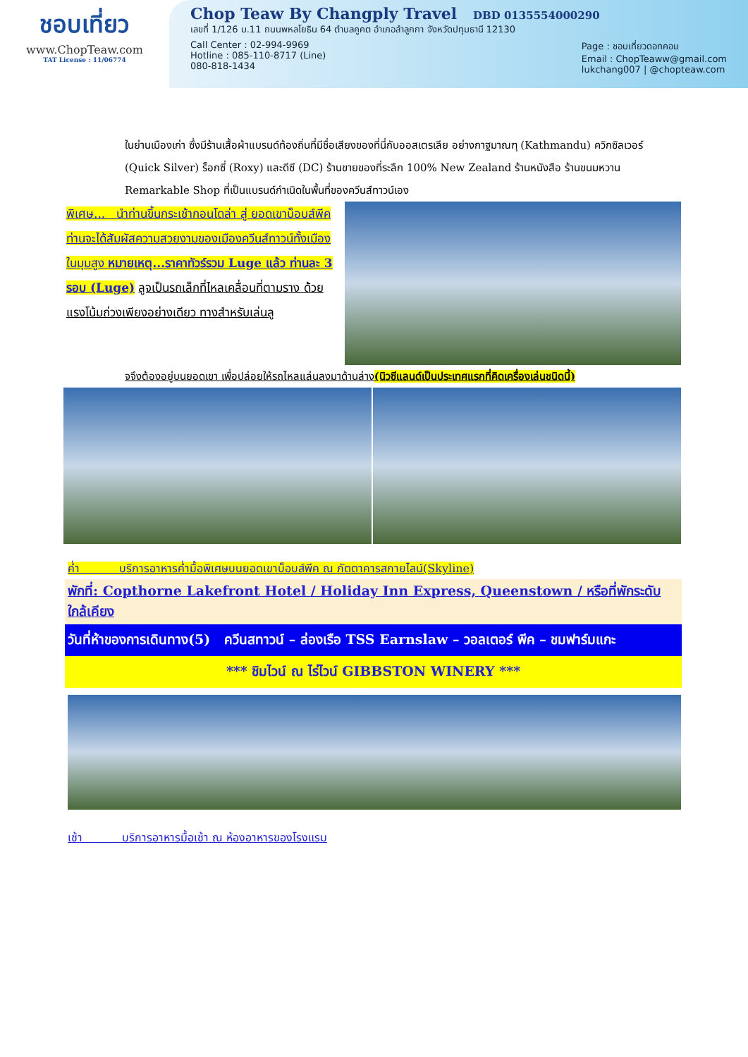ชอบเที่ยว
www.ChopTeaw.com
TAT License : 11/06774
Chop Teaw By Changply Travel DBD 0135554000290
เลขที่ 1/126 ม.11 ถนนพหลโยธิน 64 ตำบลคูคต อำเภอลำลูกกา จังหวัดปทุมธานี 12130
Call Center : 02-994-9969
Hotline : 085-110-8717 (Line)
080-818-1434
Page : ชอบเที่ยวดอทคอม
Email : ChopTeaww@gmail.com
lukchang007 | @chopteaw.com
ในย่านเมืองเก่า ซึ่งมีร้านเสื้อผ้าแบรนด์ท้องถิ่นที่มีชื่อเสียงของที่นี่กับออสเตรเลีย อย่างกาฐมาณฑุ (Kathmandu) ควิกซิลเวอร์ (Quick Silver) ร็อกซี่ (Roxy) และดีซี (DC) ร้านขายของที่ระลึก 100% New Zealand ร้านหนังสือ ร้านขนมหวาน Remarkable Shop ที่เป็นแบรนด์กำเนิดในพื้นที่ของควีนส์ทาวน์เอง
พิเศษ... นำท่านขึ้นกระเช้ากอนโดล่า สู่ ยอดเขาบ็อบส์พีค ท่านจะได้สัมผัสความสวยงามของเมืองควีนส์ทาวน์ทั้งเมืองในมุมสูง หมายเหตุ...ราคาทัวร์รวม Luge แล้ว ท่านละ 3 รอบ (Luge) ลูจเป็นรถเล็กที่ไหลเคลื่อนที่ตามราง ด้วยแรงโน้มถ่วงเพียงอย่างเดียว ทางสำหรับเล่นลู
จจึงต้องอยู่บนยอดเขา เพื่อปล่อยให้รถไหลแล่นลงมาด้านล่าง(นิวซีแลนด์เป็นประเทศแรกที่คิดเครื่องเล่นชนิดนี้)
ค่ำ บริการอาหารค่ำมื้อพิเศษบนยอดเขาบ็อบส์พีค ณ ภัตตาคารสกายไลน์(Skyline)
พักที่: Copthorne Lakefront Hotel / Holiday Inn Express, Queenstown / หรือที่พักระดับใกล้เคียง
วันที่ห้าของการเดินทาง(5) ควีนสทาวน์ – ล่องเรือ TSS Earnslaw – วอลเตอร์ พีค – ชมฟาร์มแกะ
*** ชิมไวน์ ณ ไร่ไวน์ GIBBSTON WINERY ***
เช้า บริการอาหารมื้อเช้า ณ ห้องอาหารของโรงแรม